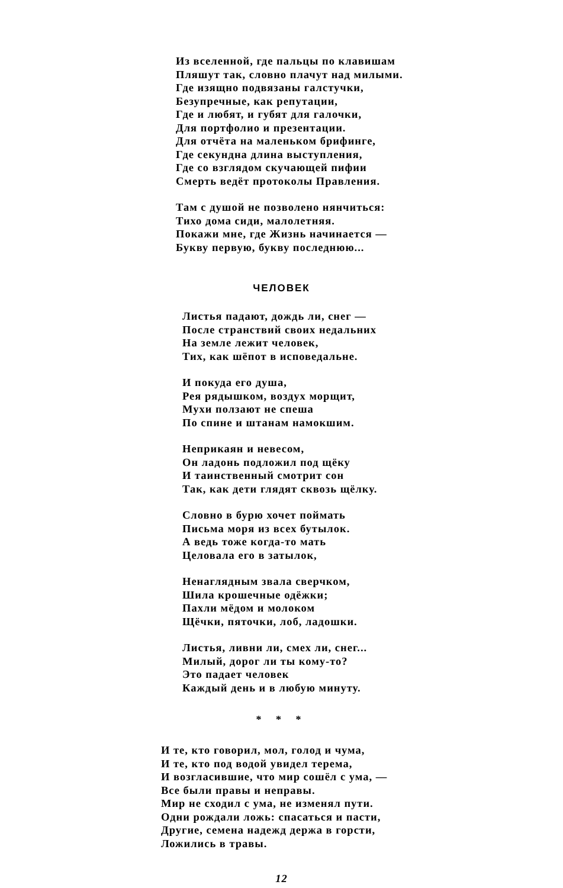Из вселенной, где пальцы по клавишам
Пляшут так, словно плачут над милыми.
Где изящно подвязаны галстучки,
Безупречные, как репутации,
Где и любят, и губят для галочки,
Для портфолио и презентации.
Для отчёта на маленьком брифинге,
Где секундна длина выступления,
Где со взглядом скучающей пифии
Смерть ведёт протоколы Правления.
Там с душой не позволено нянчиться:
Тихо дома сиди, малолетняя.
Покажи мне, где Жизнь начинается —
Букву первую, букву последнюю...
ЧЕЛОВЕК
Листья падают, дождь ли, снег —
После странствий своих недальних
На земле лежит человек,
Тих, как шёпот в исповедальне.
И покуда его душа,
Рея рядышком, воздух морщит,
Мухи ползают не спеша
По спине и штанам намокшим.
Неприкаян и невесом,
Он ладонь подложил под щёку
И таинственный смотрит сон
Так, как дети глядят сквозь щёлку.
Словно в бурю хочет поймать
Письма моря из всех бутылок.
А ведь тоже когда-то мать
Целовала его в затылок,
Ненаглядным звала сверчком,
Шила крошечные одёжки;
Пахли мёдом и молоком
Щёчки, пяточки, лоб, ладошки.
Листья, ливни ли, смех ли, снег...
Милый, дорог ли ты кому-то?
Это падает человек
Каждый день и в любую минуту.
* * *
И те, кто говорил, мол, голод и чума,
И те, кто под водой увидел терема,
И возгласившие, что мир сошёл с ума, —
Все были правы и неправы.
Мир не сходил с ума, не изменял пути.
Одни рождали ложь: спасаться и пасти,
Другие, семена надежд держа в горсти,
Ложились в травы.
12